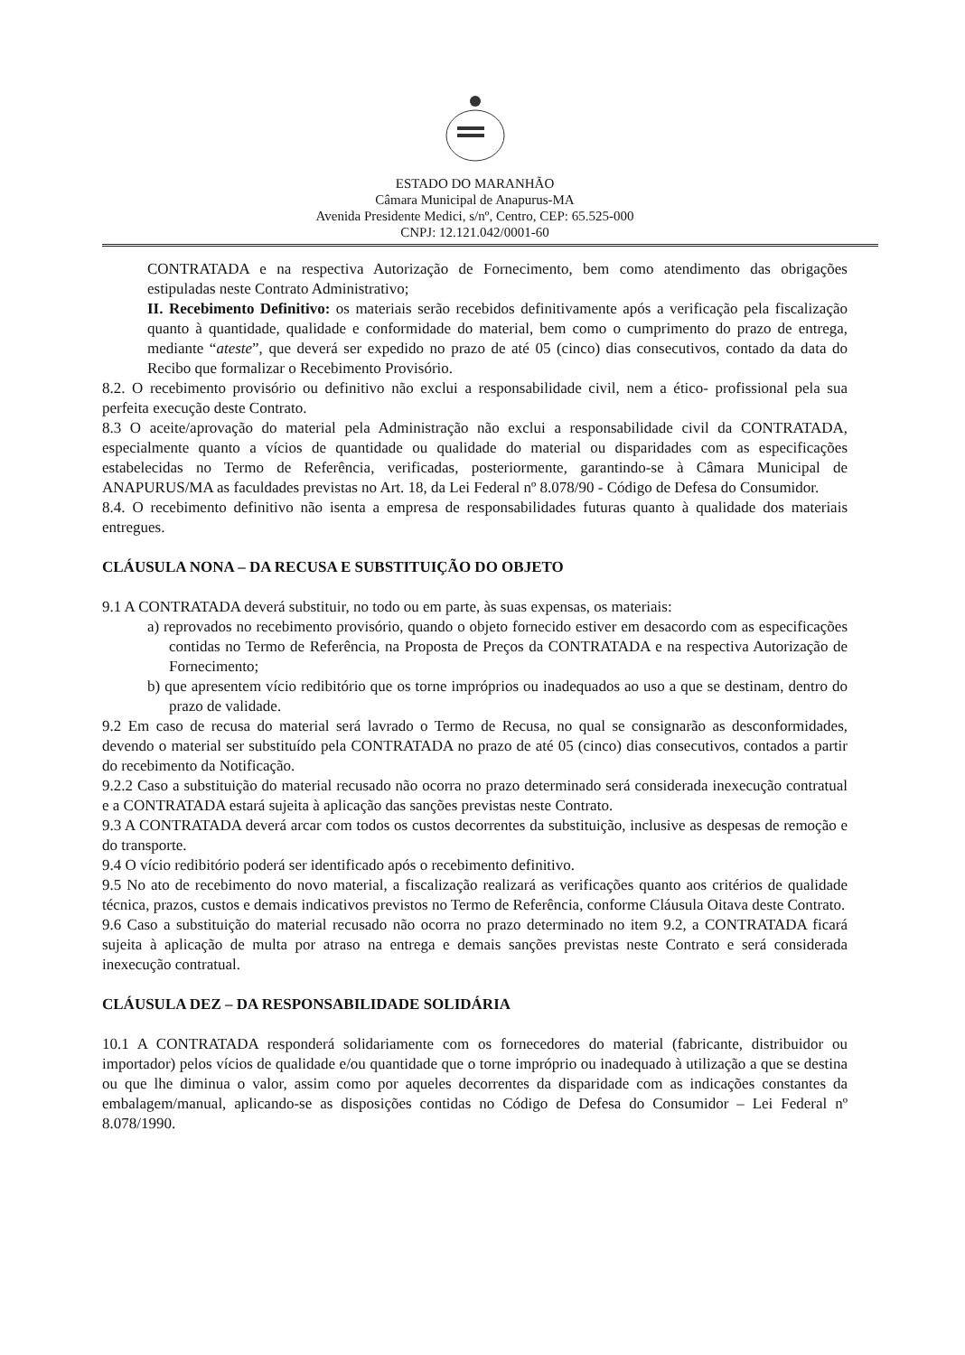ESTADO DO MARANHÃO
Câmara Municipal de Anapurus-MA
Avenida Presidente Medici, s/nº, Centro, CEP: 65.525-000
CNPJ: 12.121.042/0001-60
CONTRATADA e na respectiva Autorização de Fornecimento, bem como atendimento das obrigações estipuladas neste Contrato Administrativo;
II. Recebimento Definitivo: os materiais serão recebidos definitivamente após a verificação pela fiscalização quanto à quantidade, qualidade e conformidade do material, bem como o cumprimento do prazo de entrega, mediante “ateste”, que deverá ser expedido no prazo de até 05 (cinco) dias consecutivos, contado da data do Recibo que formalizar o Recebimento Provisório.
8.2. O recebimento provisório ou definitivo não exclui a responsabilidade civil, nem a ético- profissional pela sua perfeita execução deste Contrato.
8.3 O aceite/aprovação do material pela Administração não exclui a responsabilidade civil da CONTRATADA, especialmente quanto a vícios de quantidade ou qualidade do material ou disparidades com as especificações estabelecidas no Termo de Referência, verificadas, posteriormente, garantindo-se à Câmara Municipal de ANAPURUS/MA as faculdades previstas no Art. 18, da Lei Federal nº 8.078/90 - Código de Defesa do Consumidor.
8.4. O recebimento definitivo não isenta a empresa de responsabilidades futuras quanto à qualidade dos materiais entregues.
CLÁUSULA NONA – DA RECUSA E SUBSTITUIÇÃO DO OBJETO
9.1 A CONTRATADA deverá substituir, no todo ou em parte, às suas expensas, os materiais:
a) reprovados no recebimento provisório, quando o objeto fornecido estiver em desacordo com as especificações contidas no Termo de Referência, na Proposta de Preços da CONTRATADA e na respectiva Autorização de Fornecimento;
b) que apresentem vício redibitório que os torne impróprios ou inadequados ao uso a que se destinam, dentro do prazo de validade.
9.2 Em caso de recusa do material será lavrado o Termo de Recusa, no qual se consignarão as desconformidades, devendo o material ser substituído pela CONTRATADA no prazo de até 05 (cinco) dias consecutivos, contados a partir do recebimento da Notificação.
9.2.2 Caso a substituição do material recusado não ocorra no prazo determinado será considerada inexecução contratual e a CONTRATADA estará sujeita à aplicação das sanções previstas neste Contrato.
9.3 A CONTRATADA deverá arcar com todos os custos decorrentes da substituição, inclusive as despesas de remoção e do transporte.
9.4 O vício redibitório poderá ser identificado após o recebimento definitivo.
9.5 No ato de recebimento do novo material, a fiscalização realizará as verificações quanto aos critérios de qualidade técnica, prazos, custos e demais indicativos previstos no Termo de Referência, conforme Cláusula Oitava deste Contrato.
9.6 Caso a substituição do material recusado não ocorra no prazo determinado no item 9.2, a CONTRATADA ficará sujeita à aplicação de multa por atraso na entrega e demais sanções previstas neste Contrato e será considerada inexecução contratual.
CLÁUSULA DEZ – DA RESPONSABILIDADE SOLIDÁRIA
10.1 A CONTRATADA responderá solidariamente com os fornecedores do material (fabricante, distribuidor ou importador) pelos vícios de qualidade e/ou quantidade que o torne impróprio ou inadequado à utilização a que se destina ou que lhe diminua o valor, assim como por aqueles decorrentes da disparidade com as indicações constantes da embalagem/manual, aplicando-se as disposições contidas no Código de Defesa do Consumidor – Lei Federal nº 8.078/1990.